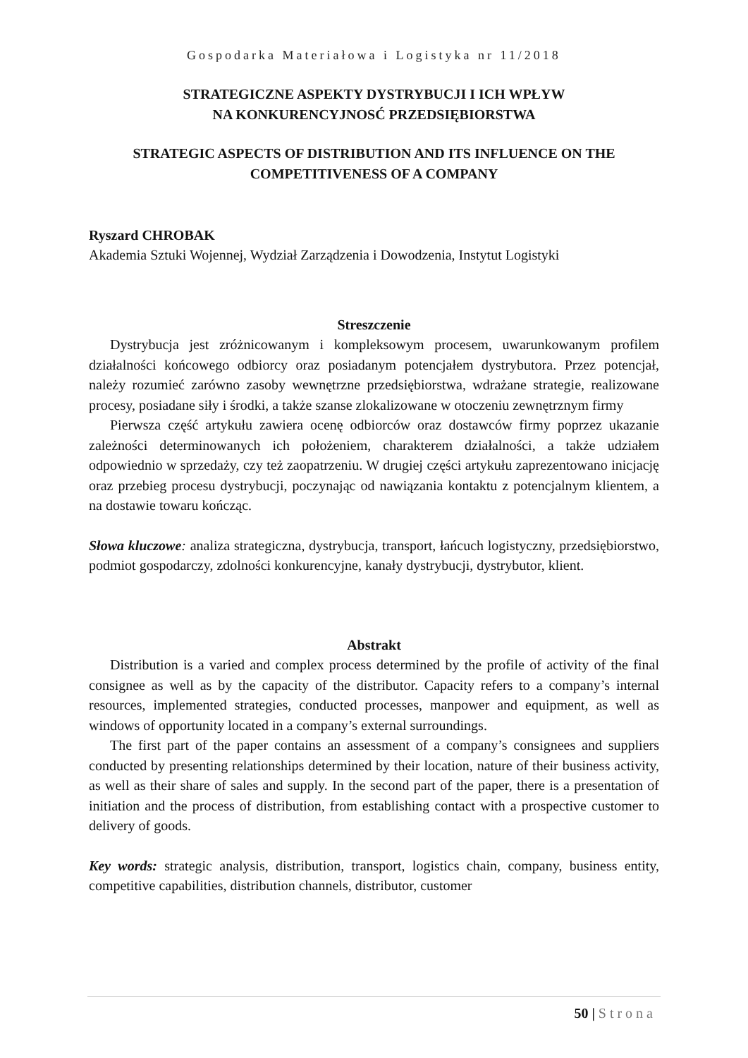Gospodarka Materiałowa i Logistyka nr 11/2018
STRATEGICZNE ASPEKTY DYSTRYBUCJI I ICH WPŁYW
NA KONKURENCYJNOSĆ PRZEDSIĘBIORSTWA
STRATEGIC ASPECTS OF DISTRIBUTION AND ITS INFLUENCE ON THE COMPETITIVENESS OF A COMPANY
Ryszard CHROBAK
Akademia Sztuki Wojennej, Wydział Zarządzenia i Dowodzenia, Instytut Logistyki
Streszczenie
Dystrybucja jest zróżnicowanym i kompleksowym procesem, uwarunkowanym profilem działalności końcowego odbiorcy oraz posiadanym potencjałem dystrybutora. Przez potencjał, należy rozumieć zarówno zasoby wewnętrzne przedsiębiorstwa, wdrażane strategie, realizowane procesy, posiadane siły i środki, a także szanse zlokalizowane w otoczeniu zewnętrznym firmy
Pierwsza część artykułu zawiera ocenę odbiorców oraz dostawców firmy poprzez ukazanie zależności determinowanych ich położeniem, charakterem działalności, a także udziałem odpowiednio w sprzedaży, czy też zaopatrzeniu. W drugiej części artykułu zaprezentowano inicjację oraz przebieg procesu dystrybucji, poczynając od nawiązania kontaktu z potencjalnym klientem, a na dostawie towaru kończąc.
Słowa kluczowe: analiza strategiczna, dystrybucja, transport, łańcuch logistyczny, przedsiębiorstwo, podmiot gospodarczy, zdolności konkurencyjne, kanały dystrybucji, dystrybutor, klient.
Abstrakt
Distribution is a varied and complex process determined by the profile of activity of the final consignee as well as by the capacity of the distributor. Capacity refers to a company’s internal resources, implemented strategies, conducted processes, manpower and equipment, as well as windows of opportunity located in a company’s external surroundings.
The first part of the paper contains an assessment of a company’s consignees and suppliers conducted by presenting relationships determined by their location, nature of their business activity, as well as their share of sales and supply. In the second part of the paper, there is a presentation of initiation and the process of distribution, from establishing contact with a prospective customer to delivery of goods.
Key words: strategic analysis, distribution, transport, logistics chain, company, business entity, competitive capabilities, distribution channels, distributor, customer
50 | Strona